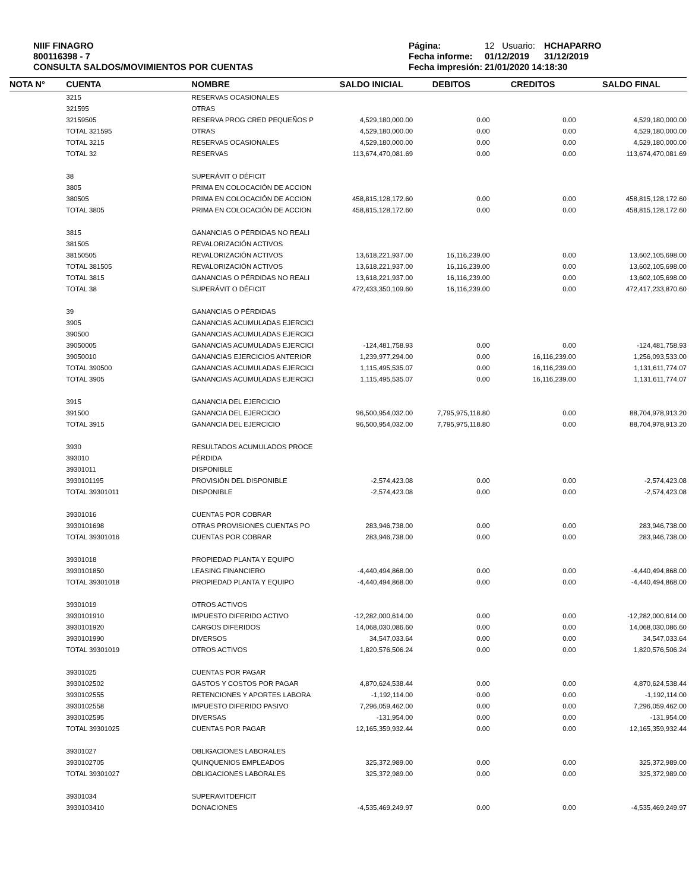NIIF FINAGRO
800116398 - 7
CONSULTA SALDOS/MOVIMIENTOS POR CUENTAS
Página: 12 Usuario: HCHAPARRO Fecha informe: 01/12/2019 31/12/2019 Fecha impresión: 21/01/2020 14:18:30
| NOTA N° | CUENTA | NOMBRE | SALDO INICIAL | DEBITOS | CREDITOS | SALDO FINAL |
| --- | --- | --- | --- | --- | --- | --- |
| | 3215 | RESERVAS OCASIONALES | | | | |
| | 321595 | OTRAS | | | | |
| | 32159505 | RESERVA PROG CRED PEQUEÑOS P | 4,529,180,000.00 | 0.00 | 0.00 | 4,529,180,000.00 |
| | TOTAL 321595 | OTRAS | 4,529,180,000.00 | 0.00 | 0.00 | 4,529,180,000.00 |
| | TOTAL 3215 | RESERVAS OCASIONALES | 4,529,180,000.00 | 0.00 | 0.00 | 4,529,180,000.00 |
| | TOTAL 32 | RESERVAS | 113,674,470,081.69 | 0.00 | 0.00 | 113,674,470,081.69 |
| | 38 | SUPERÁVIT O DÉFICIT | | | | |
| | 3805 | PRIMA EN COLOCACIÓN DE ACCION | | | | |
| | 380505 | PRIMA EN COLOCACIÓN DE ACCION | 458,815,128,172.60 | 0.00 | 0.00 | 458,815,128,172.60 |
| | TOTAL 3805 | PRIMA EN COLOCACIÓN DE ACCION | 458,815,128,172.60 | 0.00 | 0.00 | 458,815,128,172.60 |
| | 3815 | GANANCIAS O PÉRDIDAS NO REALI | | | | |
| | 381505 | REVALORIZACIÓN ACTIVOS | | | | |
| | 38150505 | REVALORIZACIÓN ACTIVOS | 13,618,221,937.00 | 16,116,239.00 | 0.00 | 13,602,105,698.00 |
| | TOTAL 381505 | REVALORIZACIÓN ACTIVOS | 13,618,221,937.00 | 16,116,239.00 | 0.00 | 13,602,105,698.00 |
| | TOTAL 3815 | GANANCIAS O PÉRDIDAS NO REALI | 13,618,221,937.00 | 16,116,239.00 | 0.00 | 13,602,105,698.00 |
| | TOTAL 38 | SUPERÁVIT O DÉFICIT | 472,433,350,109.60 | 16,116,239.00 | 0.00 | 472,417,233,870.60 |
| | 39 | GANANCIAS O PÉRDIDAS | | | | |
| | 3905 | GANANCIAS ACUMULADAS EJERCICI | | | | |
| | 390500 | GANANCIAS ACUMULADAS EJERCICI | | | | |
| | 39050005 | GANANCIAS ACUMULADAS EJERCICI | -124,481,758.93 | 0.00 | 0.00 | -124,481,758.93 |
| | 39050010 | GANANCIAS EJERCICIOS ANTERIOR | 1,239,977,294.00 | 0.00 | 16,116,239.00 | 1,256,093,533.00 |
| | TOTAL 390500 | GANANCIAS ACUMULADAS EJERCICI | 1,115,495,535.07 | 0.00 | 16,116,239.00 | 1,131,611,774.07 |
| | TOTAL 3905 | GANANCIAS ACUMULADAS EJERCICI | 1,115,495,535.07 | 0.00 | 16,116,239.00 | 1,131,611,774.07 |
| | 3915 | GANANCIA DEL EJERCICIO | | | | |
| | 391500 | GANANCIA DEL EJERCICIO | 96,500,954,032.00 | 7,795,975,118.80 | 0.00 | 88,704,978,913.20 |
| | TOTAL 3915 | GANANCIA DEL EJERCICIO | 96,500,954,032.00 | 7,795,975,118.80 | 0.00 | 88,704,978,913.20 |
| | 3930 | RESULTADOS ACUMULADOS PROCE | | | | |
| | 393010 | PÉRDIDA | | | | |
| | 39301011 | DISPONIBLE | | | | |
| | 3930101195 | PROVISIÓN DEL DISPONIBLE | -2,574,423.08 | 0.00 | 0.00 | -2,574,423.08 |
| | TOTAL 39301011 | DISPONIBLE | -2,574,423.08 | 0.00 | 0.00 | -2,574,423.08 |
| | 39301016 | CUENTAS POR COBRAR | | | | |
| | 3930101698 | OTRAS PROVISIONES CUENTAS PO | 283,946,738.00 | 0.00 | 0.00 | 283,946,738.00 |
| | TOTAL 39301016 | CUENTAS POR COBRAR | 283,946,738.00 | 0.00 | 0.00 | 283,946,738.00 |
| | 39301018 | PROPIEDAD PLANTA Y EQUIPO | | | | |
| | 3930101850 | LEASING FINANCIERO | -4,440,494,868.00 | 0.00 | 0.00 | -4,440,494,868.00 |
| | TOTAL 39301018 | PROPIEDAD PLANTA Y EQUIPO | -4,440,494,868.00 | 0.00 | 0.00 | -4,440,494,868.00 |
| | 39301019 | OTROS ACTIVOS | | | | |
| | 3930101910 | IMPUESTO DIFERIDO ACTIVO | -12,282,000,614.00 | 0.00 | 0.00 | -12,282,000,614.00 |
| | 3930101920 | CARGOS DIFERIDOS | 14,068,030,086.60 | 0.00 | 0.00 | 14,068,030,086.60 |
| | 3930101990 | DIVERSOS | 34,547,033.64 | 0.00 | 0.00 | 34,547,033.64 |
| | TOTAL 39301019 | OTROS ACTIVOS | 1,820,576,506.24 | 0.00 | 0.00 | 1,820,576,506.24 |
| | 39301025 | CUENTAS POR PAGAR | | | | |
| | 3930102502 | GASTOS Y COSTOS POR PAGAR | 4,870,624,538.44 | 0.00 | 0.00 | 4,870,624,538.44 |
| | 3930102555 | RETENCIONES Y APORTES LABORA | -1,192,114.00 | 0.00 | 0.00 | -1,192,114.00 |
| | 3930102558 | IMPUESTO DIFERIDO PASIVO | 7,296,059,462.00 | 0.00 | 0.00 | 7,296,059,462.00 |
| | 3930102595 | DIVERSAS | -131,954.00 | 0.00 | 0.00 | -131,954.00 |
| | TOTAL 39301025 | CUENTAS POR PAGAR | 12,165,359,932.44 | 0.00 | 0.00 | 12,165,359,932.44 |
| | 39301027 | OBLIGACIONES LABORALES | | | | |
| | 3930102705 | QUINQUENIOS EMPLEADOS | 325,372,989.00 | 0.00 | 0.00 | 325,372,989.00 |
| | TOTAL 39301027 | OBLIGACIONES LABORALES | 325,372,989.00 | 0.00 | 0.00 | 325,372,989.00 |
| | 39301034 | SUPERAVITDEFICIT | | | | |
| | 3930103410 | DONACIONES | -4,535,469,249.97 | 0.00 | 0.00 | -4,535,469,249.97 |